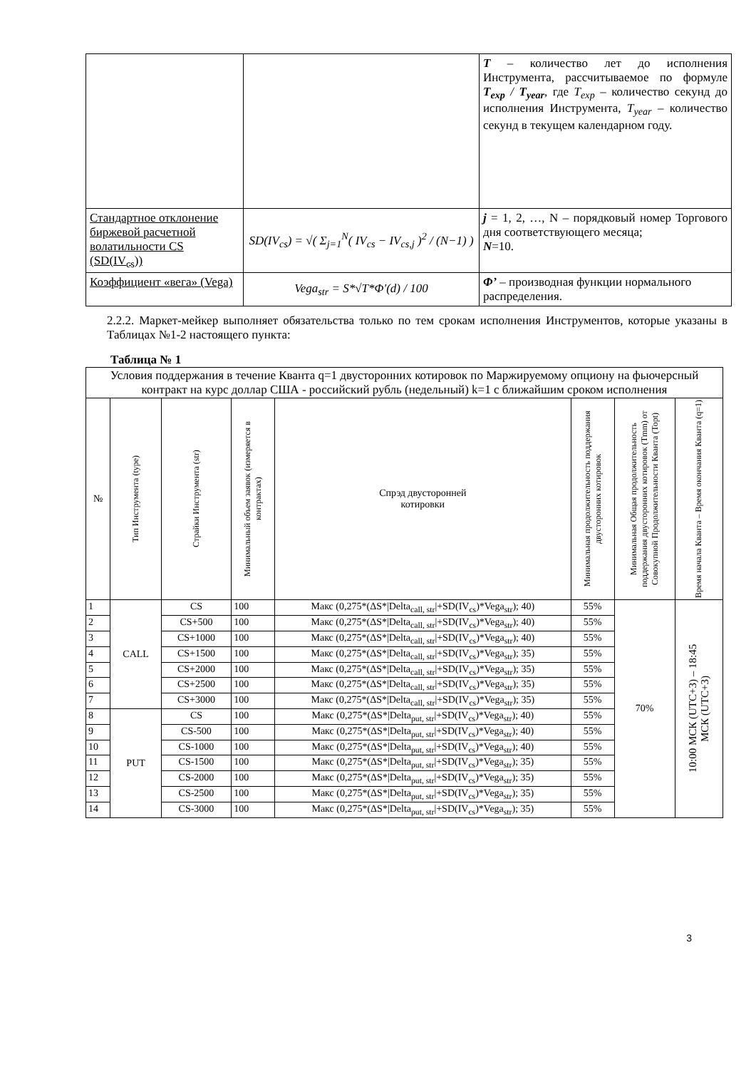| | | T – количество лет до исполнения Инструмента, рассчитываемое по формуле T<sub>exp</sub> / T<sub>year</sub> , где T<sub>exp</sub> – количество секунд до исполнения Инструмента, T<sub>year</sub> – количество секунд в текущем календарном году. |
| Стандартное отклонение биржевой расчетной волатильности CS (SD(IV<sub>cs</sub>)) | SD(IV<sub>cs</sub>) = √( Σ<sub>j=1</sub><sup>N</sup>( IV<sub>cs</sub> − IV<sub>cs,j</sub> )<sup>2</sup> / (N−1) ) | j = 1, 2, …, N – порядковый номер Торгового дня соответствующего месяца; N =10. |
| Коэффициент «вега» (Vega) | Vega<sub>str</sub> = S*√T*Φ'(d) / 100 | Φ’ – производная функции нормального распределения. |
2.2.2. Маркет-мейкер выполняет обязательства только по тем срокам исполнения Инструментов, которые указаны в Таблицах №1-2 настоящего пункта:
Таблица № 1
| Условия поддержания в течение Кванта q=1 двусторонних котировок по Маржируемому опциону на фьючерсный контракт на курс доллар США - российский рубль (недельный) k=1 с ближайшим сроком исполнения | | | | | | | |
| № | Тип Инструмента (type) | Страйки Инструмента (str) | Минимальный объем заявок (измеряется в контрактах) | Спрэд двусторонней котировки | Минимальная продолжительность поддержания двусторонних котировок | Минимальная Общая продолжительность поддержания двусторонних котировок (Tmm) от Совокупной Продолжительности Кванта (Topt) | Время начала Кванта – Время окончания Кванта (q=1) |
| 1 | CALL | CS | 100 | Макс (0,275*(ΔS*/Delta<sub>call, str</sub>/+SD(IV<sub>cs</sub>)*Vega<sub>str</sub>); 40) | 55% | 70% | 10:00 МСК (UTC+3) – 18:45 МСК (UTC+3) |
| 2 | | CS+500 | 100 | Макс (0,275*(ΔS*/Delta<sub>call, str</sub>/+SD(IV<sub>cs</sub>)*Vega<sub>str</sub>); 40) | 55% | | |
| 3 | | CS+1000 | 100 | Макс (0,275*(ΔS*/Delta<sub>call, str</sub>/+SD(IV<sub>cs</sub>)*Vega<sub>str</sub>); 40) | 55% | | |
| 4 | | CS+1500 | 100 | Макс (0,275*(ΔS*/Delta<sub>call, str</sub>/+SD(IV<sub>cs</sub>)*Vega<sub>str</sub>); 35) | 55% | | |
| 5 | | CS+2000 | 100 | Макс (0,275*(ΔS*/Delta<sub>call, str</sub>/+SD(IV<sub>cs</sub>)*Vega<sub>str</sub>); 35) | 55% | | |
| 6 | | CS+2500 | 100 | Макс (0,275*(ΔS*/Delta<sub>call, str</sub>/+SD(IV<sub>cs</sub>)*Vega<sub>str</sub>); 35) | 55% | | |
| 7 | | CS+3000 | 100 | Макс (0,275*(ΔS*/Delta<sub>call, str</sub>/+SD(IV<sub>cs</sub>)*Vega<sub>str</sub>); 35) | 55% | | |
| 8 | PUT | CS | 100 | Макс (0,275*(ΔS*/Delta<sub>put, str</sub>/+SD(IV<sub>cs</sub>)*Vega<sub>str</sub>); 40) | 55% | | |
| 9 | | CS-500 | 100 | Макс (0,275*(ΔS*/Delta<sub>put, str</sub>/+SD(IV<sub>cs</sub>)*Vega<sub>str</sub>); 40) | 55% | | |
| 10 | | CS-1000 | 100 | Макс (0,275*(ΔS*/Delta<sub>put, str</sub>/+SD(IV<sub>cs</sub>)*Vega<sub>str</sub>); 40) | 55% | | |
| 11 | | CS-1500 | 100 | Макс (0,275*(ΔS*/Delta<sub>put, str</sub>/+SD(IV<sub>cs</sub>)*Vega<sub>str</sub>); 35) | 55% | | |
| 12 | | CS-2000 | 100 | Макс (0,275*(ΔS*/Delta<sub>put, str</sub>/+SD(IV<sub>cs</sub>)*Vega<sub>str</sub>); 35) | 55% | | |
| 13 | | CS-2500 | 100 | Макс (0,275*(ΔS*/Delta<sub>put, str</sub>/+SD(IV<sub>cs</sub>)*Vega<sub>str</sub>); 35) | 55% | | |
| 14 | | CS-3000 | 100 | Макс (0,275*(ΔS*/Delta<sub>put, str</sub>/+SD(IV<sub>cs</sub>)*Vega<sub>str</sub>); 35) | 55% | | |
3